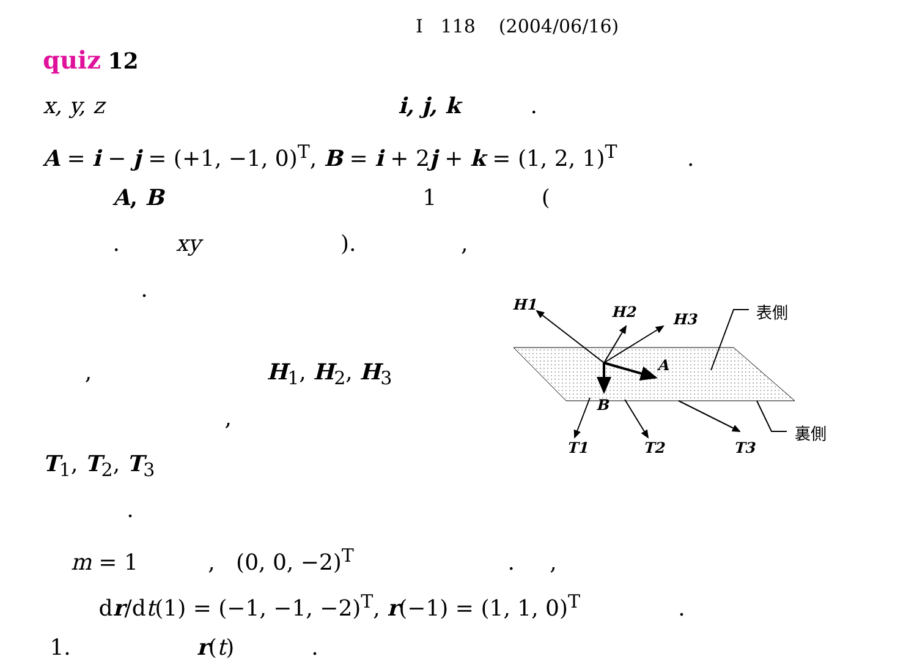I 118 (2004/06/16)
quiz 12
x, y, z i, j, k .
A = i − j = (+1, −1, 0)<sup>T</sup>, B = i + 2j + k = (1, 2, 1)<sup>T</sup> .
A, B 1 (
. xy ). ,
.
, H<sub>1</sub>, H<sub>2</sub>, H<sub>3</sub>
,
T<sub>1</sub>, T<sub>2</sub>, T<sub>3</sub>
.
m = 1 , (0, 0, −2)<sup>T</sup> . ,
dr/dt(1) = (−1, −1, −2)<sup>T</sup>, r(−1) = (1, 1, 0)<sup>T</sup> .
1. r(t) .
H1
H2
H3
A
B
T1
T2
T3
表側
裏側